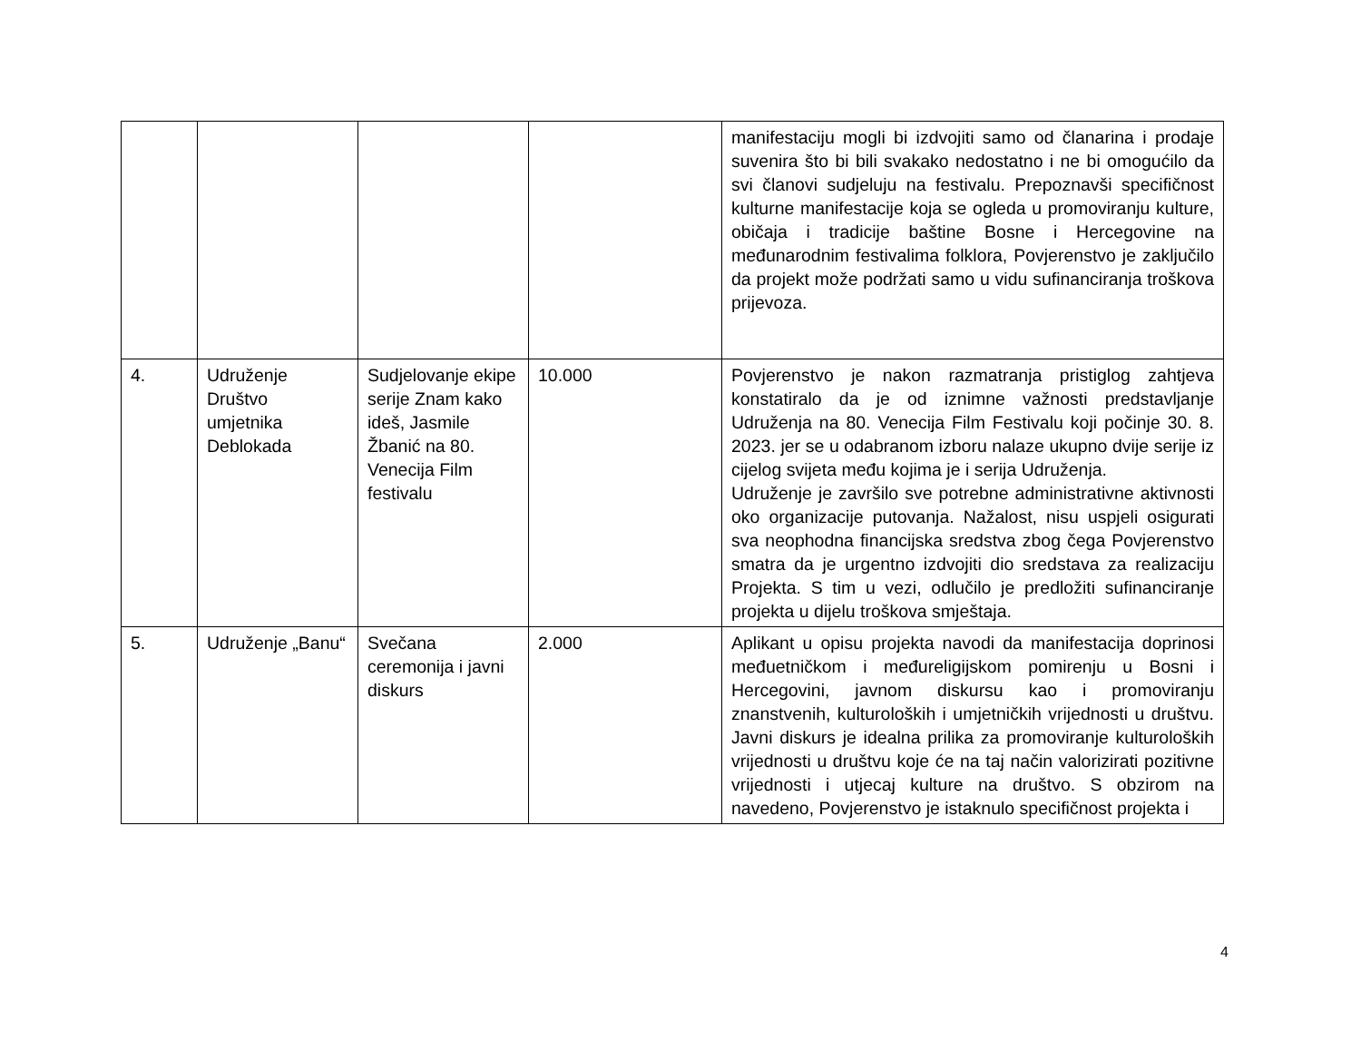| | | | | manifestaciju mogli bi izdvojiti samo od članarina i prodaje suvenira što bi bili svakako nedostatno i ne bi omogućilo da svi članovi sudjeluju na festivalu. Prepoznavši specifičnost kulturne manifestacije koja se ogleda u promoviranju kulture, običaja i tradicije baštine Bosne i Hercegovine na međunarodnim festivalima folklora, Povjerenstvo je zaključilo da projekt može podržati samo u vidu sufinanciranja troškova prijevoza. |
| 4. | Udruženje Društvo umjetnika Deblokada | Sudjelovanje ekipe serije Znam kako ideš, Jasmile Žbanić na 80. Venecija Film festivalu | 10.000 | Povjerenstvo je nakon razmatranja pristiglog zahtjeva konstatiralo da je od iznimne važnosti predstavljanje Udruženja na 80. Venecija Film Festivalu koji počinje 30. 8. 2023. jer se u odabranom izboru nalaze ukupno dvije serije iz cijelog svijeta među kojima je i serija Udruženja. Udruženje je završilo sve potrebne administrativne aktivnosti oko organizacije putovanja. Nažalost, nisu uspjeli osigurati sva neophodna financijska sredstva zbog čega Povjerenstvo smatra da je urgentno izdvojiti dio sredstava za realizaciju Projekta. S tim u vezi, odlučilo je predložiti sufinanciranje projekta u dijelu troškova smještaja. |
| 5. | Udruženje „Banu“ | Svečana ceremonija i javni diskurs | 2.000 | Aplikant u opisu projekta navodi da manifestacija doprinosi međuetničkom i međureligijskom pomirenju u Bosni i Hercegovini, javnom diskursu kao i promoviranju znanstvenih, kulturoloških i umjetničkih vrijednosti u društvu. Javni diskurs je idealna prilika za promoviranje kulturoloških vrijednosti u društvu koje će na taj način valorizirati pozitivne vrijednosti i utjecaj kulture na društvo. S obzirom na navedeno, Povjerenstvo je istaknulo specifičnost projekta i |
4